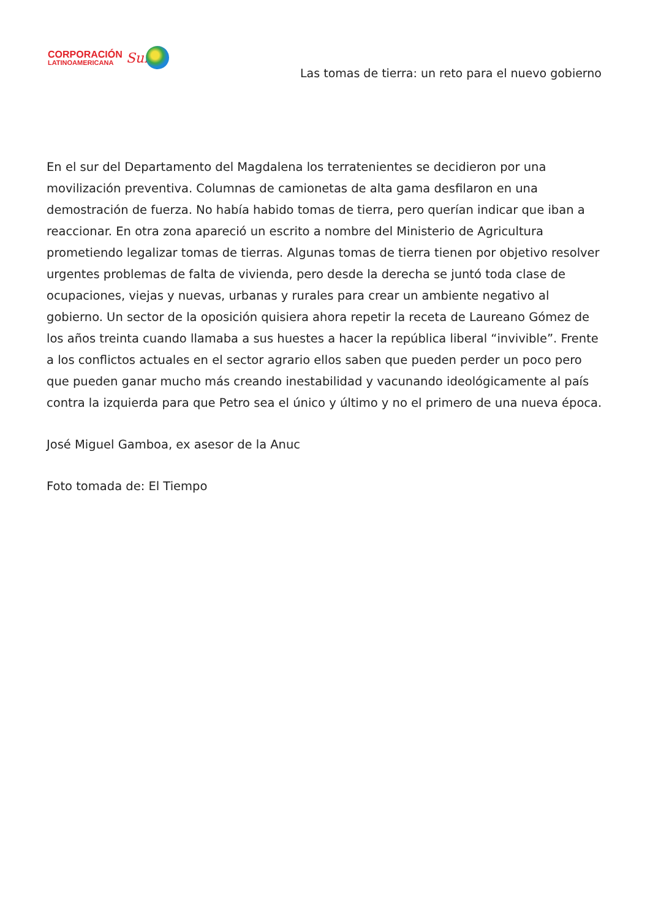CORPORACIÓN
LATINOAMERICANA
Sur
Las tomas de tierra: un reto para el nuevo gobierno
En el sur del Departamento del Magdalena los terratenientes se decidieron por una movilización preventiva. Columnas de camionetas de alta gama desfilaron en una demostración de fuerza. No había habido tomas de tierra, pero querían indicar que iban a reaccionar. En otra zona apareció un escrito a nombre del Ministerio de Agricultura prometiendo legalizar tomas de tierras. Algunas tomas de tierra tienen por objetivo resolver urgentes problemas de falta de vivienda, pero desde la derecha se juntó toda clase de ocupaciones, viejas y nuevas, urbanas y rurales para crear un ambiente negativo al gobierno. Un sector de la oposición quisiera ahora repetir la receta de Laureano Gómez de los años treinta cuando llamaba a sus huestes a hacer la república liberal “invivible”. Frente a los conflictos actuales en el sector agrario ellos saben que pueden perder un poco pero que pueden ganar mucho más creando inestabilidad y vacunando ideológicamente al país contra la izquierda para que Petro sea el único y último y no el primero de una nueva época.
José Miguel Gamboa, ex asesor de la Anuc
Foto tomada de: El Tiempo